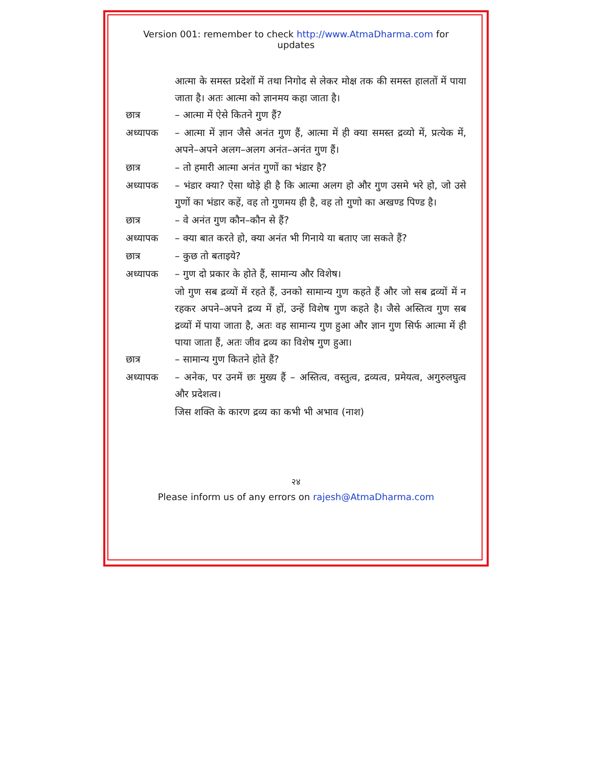Version 001: remember to check http://www.AtmaDharma.com for updates
आत्मा के समस्त प्रदेशों में तथा निगोद से लेकर मोक्ष तक की समस्त हालतों में पाया जाता है। अतः आत्मा को ज्ञानमय कहा जाता है।
छात्र – आत्मा में ऐसे कितने गुण हैं?
अध्यापक – आत्मा में ज्ञान जैसे अनंत गुण हैं, आत्मा में ही क्या समस्त द्रव्यो में, प्रत्येक में, अपने–अपने अलग–अलग अनंत–अनंत गुण हैं।
छात्र – तो हमारी आत्मा अनंत गुणों का भंडार है?
अध्यापक – भंडार क्या? ऐसा थोड़े ही है कि आत्मा अलग हो और गुण उसमे भरे हो, जो उसे गुणों का भंडार कहें, वह तो गुणमय ही है, वह तो गुणो का अखण्ड पिण्ड है।
छात्र – वे अनंत गुण कौन–कौन से हैं?
अध्यापक – क्या बात करते हो, क्या अनंत भी गिनाये या बताए जा सकते हैं?
छात्र – कुछ तो बताइये?
अध्यापक – गुण दो प्रकार के होते हैं, सामान्य और विशेष।
जो गुण सब द्रव्यों में रहते हैं, उनको सामान्य गुण कहते हैं और जो सब द्रव्यों में न रहकर अपने–अपने द्रव्य में हों, उन्हें विशेष गुण कहते है। जैसे अस्तित्व गुण सब द्रव्यों में पाया जाता है, अतः वह सामान्य गुण हुआ और ज्ञान गुण सिर्फ आत्मा में ही पाया जाता हैं, अतः जीव द्रव्य का विशेष गुण हुआ।
छात्र – सामान्य गुण कितने होते हैं?
अध्यापक – अनेक, पर उनमें छः मुख्य हैं – अस्तित्व, वस्तुत्व, द्रव्यत्व, प्रमेयत्व, अगुरुलघुत्व और प्रदेशत्व।
जिस शक्ति के कारण द्रव्य का कभी भी अभाव (नाश)
२४
Please inform us of any errors on rajesh@AtmaDharma.com